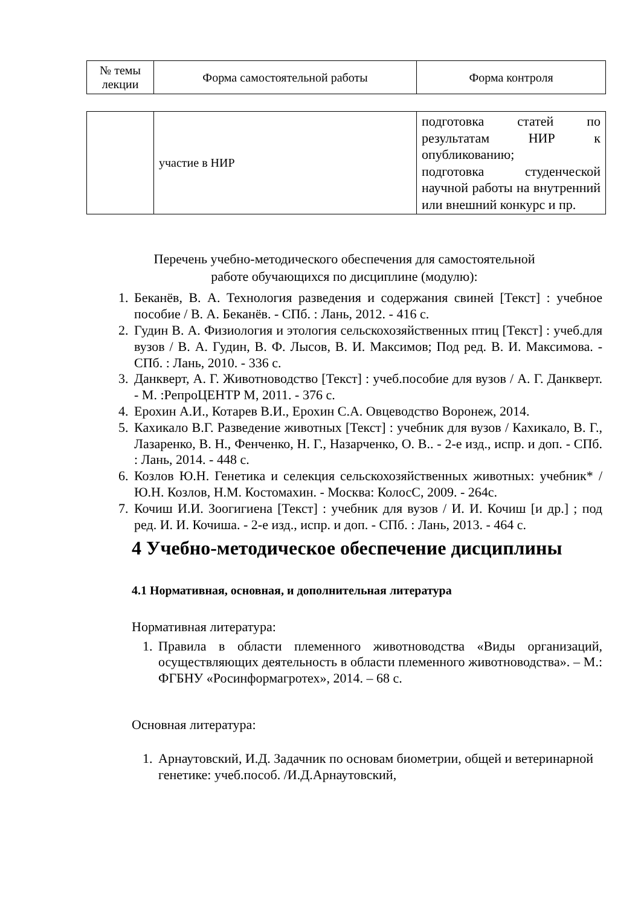| № темы лекции | Форма самостоятельной работы | Форма контроля |
| --- | --- | --- |
| | участие в НИР | подготовка статей по результатам НИР к опубликованию; подготовка студенческой научной работы на внутренний или внешний конкурс и пр. |
Перечень учебно-методического обеспечения для самостоятельной
работе обучающихся по дисциплине (модулю):
1. Беканёв, В. А. Технология разведения и содержания свиней [Текст] : учебное пособие / В. А. Беканёв. - СПб. : Лань, 2012. - 416 с.
2. Гудин В. А. Физиология и этология сельскохозяйственных птиц [Текст] : учеб.для вузов / В. А. Гудин, В. Ф. Лысов, В. И. Максимов; Под ред. В. И. Максимова. - СПб. : Лань, 2010. - 336 с.
3. Данкверт, А. Г. Животноводство [Текст] : учеб.пособие для вузов / А. Г. Данкверт. - М. :РепроЦЕНТР М, 2011. - 376 с.
4. Ерохин А.И., Котарев В.И., Ерохин С.А. Овцеводство Воронеж, 2014.
5. Кахикало В.Г. Разведение животных [Текст] : учебник для вузов / Кахикало, В. Г., Лазаренко, В. Н., Фенченко, Н. Г., Назарченко, О. В.. - 2-е изд., испр. и доп. - СПб. : Лань, 2014. - 448 с.
6. Козлов Ю.Н. Генетика и селекция сельскохозяйственных животных: учебник* /Ю.Н. Козлов, Н.М. Костомахин. - Москва: КолосС, 2009. - 264с.
7. Кочиш И.И. Зоогигиена [Текст] : учебник для вузов / И. И. Кочиш [и др.] ; под ред. И. И. Кочиша. - 2-е изд., испр. и доп. - СПб. : Лань, 2013. - 464 с.
4 Учебно-методическое обеспечение дисциплины
4.1 Нормативная, основная, и дополнительная литература
Нормативная литература:
1. Правила в области племенного животноводства «Виды организаций, осуществляющих деятельность в области племенного животноводства». – М.: ФГБНУ «Росинформагротех», 2014. – 68 с.
Основная литература:
1. Арнаутовский, И.Д. Задачник по основам биометрии, общей и ветеринарной генетике: учеб.пособ. /И.Д.Арнаутовский,